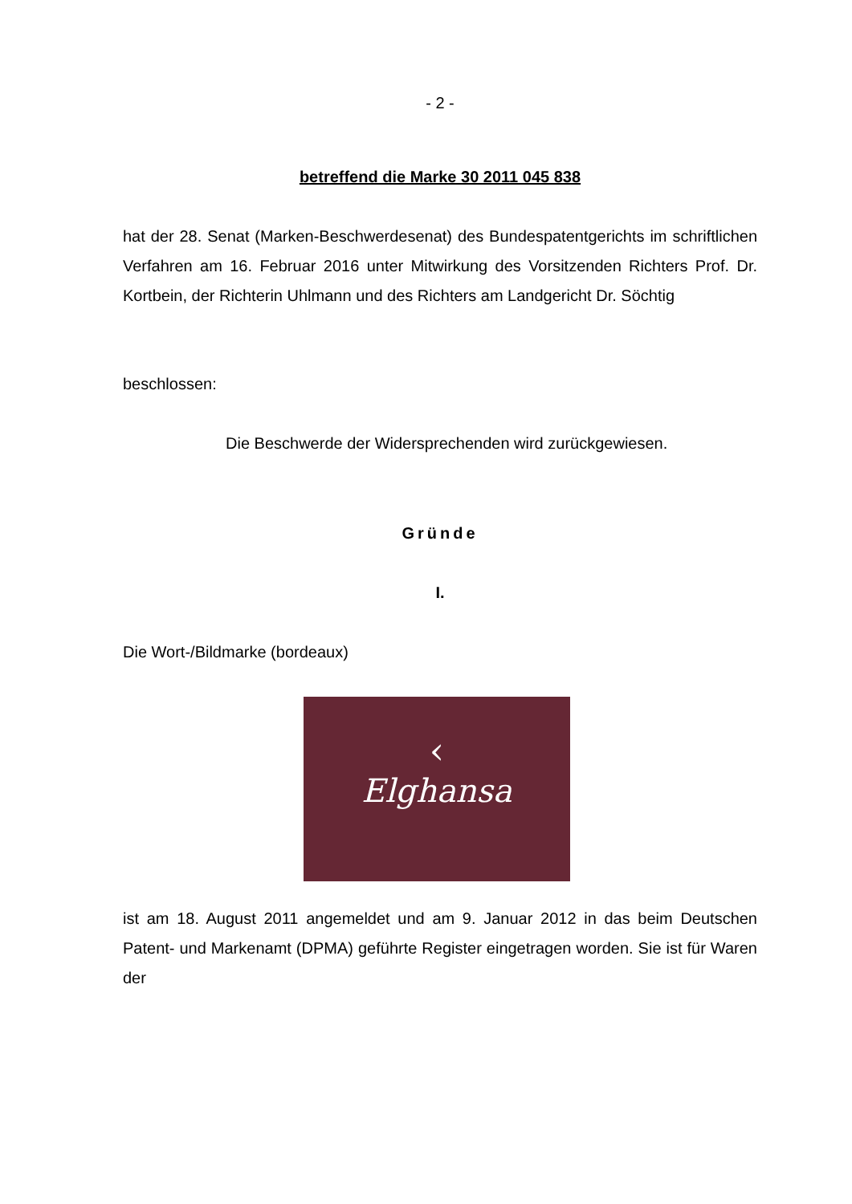- 2 -
betreffend die Marke 30 2011 045 838
hat der 28. Senat (Marken-Beschwerdesenat) des Bundespatentgerichts im schriftlichen Verfahren am 16. Februar 2016 unter Mitwirkung des Vorsitzenden Richters Prof. Dr. Kortbein, der Richterin Uhlmann und des Richters am Landgericht Dr. Söchtig
beschlossen:
Die Beschwerde der Widersprechenden wird zurückgewiesen.
Gründe
I.
Die Wort-/Bildmarke (bordeaux)
‹
Elghansa
ist am 18. August 2011 angemeldet und am 9. Januar 2012 in das beim Deutschen Patent- und Markenamt (DPMA) geführte Register eingetragen worden. Sie ist für Waren der